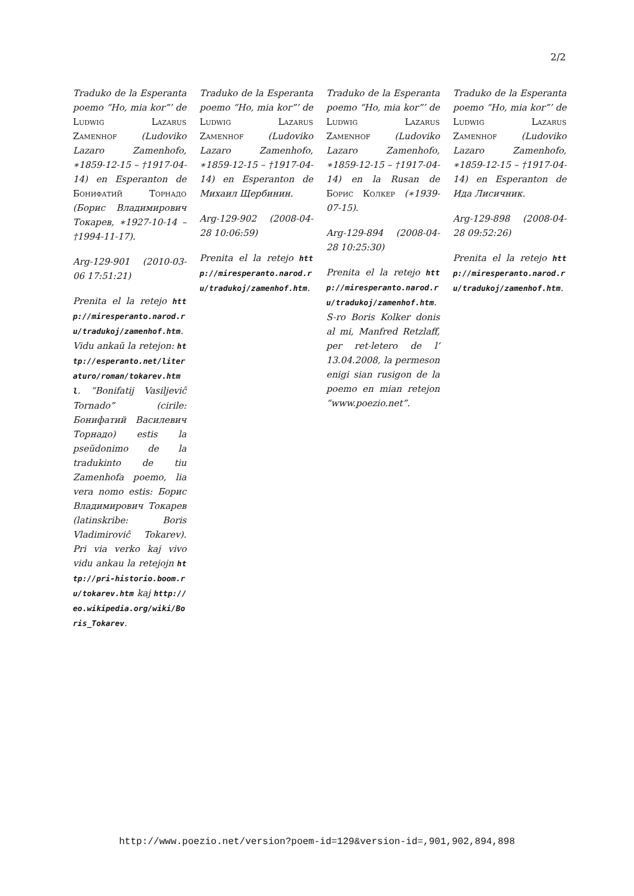2/2
Traduko de la Esperanta poemo “Ho, mia kor”’ de Ludwig Lazarus Zamenhof (Ludoviko Lazaro Zamenhofo, ∗1859-12-15 – †1917-04-14) en Esperanton de Бонифатий Торнадо (Борис Владимирович Токарев, ∗1927-10-14 – †1994-11-17).
Arg-129-901 (2010-03-06 17:51:21)
Prenita el la retejo http://miresperanto.narod.ru/tradukoj/zamenhof.htm. Vidu ankaŭ la retejon: http://esperanto.net/literaturo/roman/tokarev.html. “Bonifatij Vasiljeviĉ Tornado” (cirile: Бонифатий Василевич Торнадо) estis la pseŭdonimo de la tradukinto de tiu Zamenhofa poemo, lia vera nomo estis: Борис Владимирович Токарев (latinskribe: Boris Vladimiroviĉ Tokarev). Pri via verko kaj vivo vidu ankau la retejojn http://pri-historio.boom.ru/tokarev.htm kaj http://eo.wikipedia.org/wiki/Boris_Tokarev.
Traduko de la Esperanta poemo “Ho, mia kor”’ de Ludwig Lazarus Zamenhof (Ludoviko Lazaro Zamenhofo, ∗1859-12-15 – †1917-04-14) en Esperanton de Михаил Щербинин.
Arg-129-902 (2008-04-28 10:06:59)
Prenita el la retejo http://miresperanto.narod.ru/tradukoj/zamenhof.htm.
Traduko de la Esperanta poemo “Ho, mia kor”’ de Ludwig Lazarus Zamenhof (Ludoviko Lazaro Zamenhofo, ∗1859-12-15 – †1917-04-14) en la Rusan de Борис Колкер (∗1939-07-15).
Arg-129-894 (2008-04-28 10:25:30)
Prenita el la retejo http://miresperanto.narod.ru/tradukoj/zamenhof.htm. S-ro Boris Kolker donis al mi, Manfred Retzlaff, per ret-letero de l’ 13.04.2008, la permeson enigi sian rusigon de la poemo en mian retejon “www.poezio.net”.
Traduko de la Esperanta poemo “Ho, mia kor”’ de Ludwig Lazarus Zamenhof (Ludoviko Lazaro Zamenhofo, ∗1859-12-15 – †1917-04-14) en Esperanton de Ида Лисичник.
Arg-129-898 (2008-04-28 09:52:26)
Prenita el la retejo http://miresperanto.narod.ru/tradukoj/zamenhof.htm.
http://www.poezio.net/version?poem-id=129&version-id=,901,902,894,898